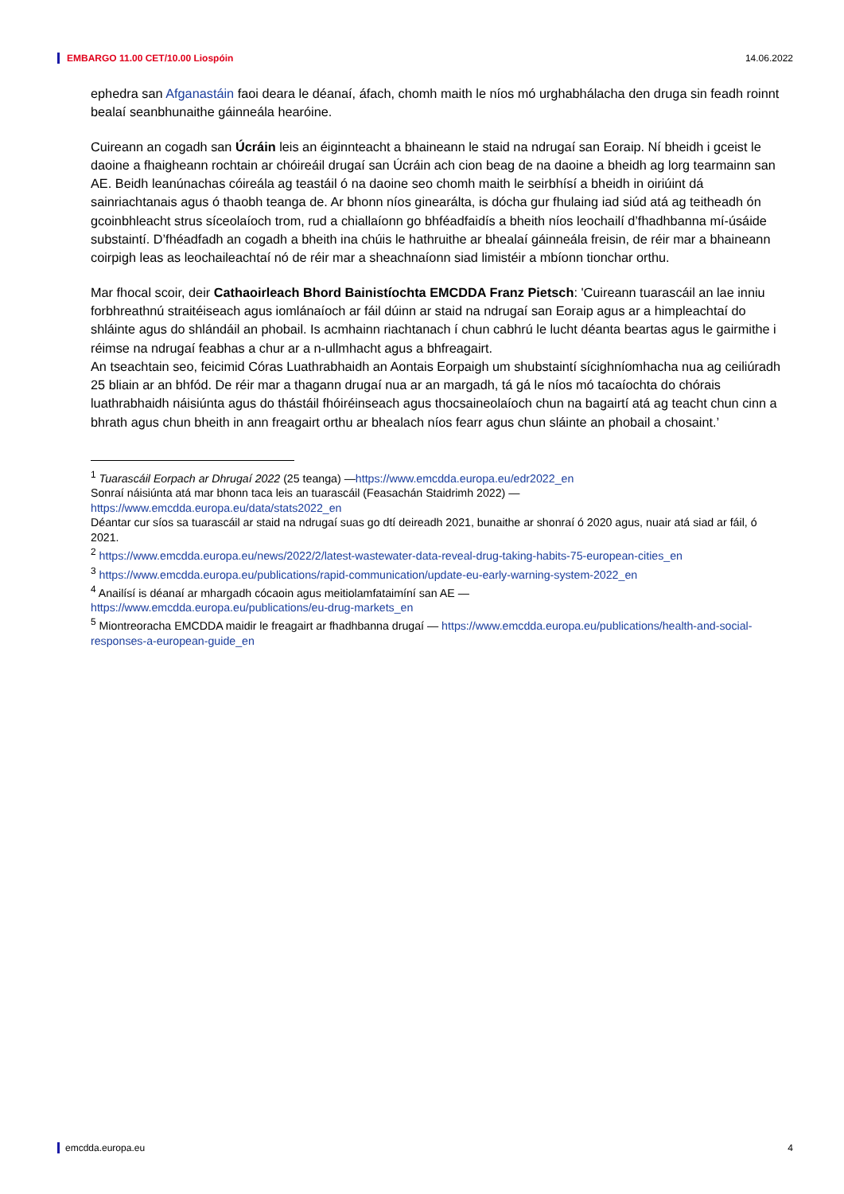EMBARGO 11.00 CET/10.00 Liospóin 14.06.2022
ephedra san Afganastáin faoi deara le déanaí, áfach, chomh maith le níos mó urghabhálacha den druga sin feadh roinnt bealaí seanbhunaithe gáinneála hearóine.
Cuireann an cogadh san Úcráin leis an éiginnteacht a bhaineann le staid na ndrugaí san Eoraip. Ní bheidh i gceist le daoine a fhaigheann rochtain ar chóireáil drugaí san Úcráin ach cion beag de na daoine a bheidh ag lorg tearmainn san AE. Beidh leanúnachas cóireála ag teastáil ó na daoine seo chomh maith le seirbhísí a bheidh in oiriúint dá sainriachtanais agus ó thaobh teanga de. Ar bhonn níos ginearálta, is dócha gur fhulaing iad siúd atá ag teitheadh ón gcoinbhleacht strus síceolaíoch trom, rud a chiallaíonn go bhféadfaidís a bheith níos leochailí d’fhadhbanna mí-úsáide substaintí. D’fhéadfadh an cogadh a bheith ina chúis le hathruithe ar bhealaí gáinneála freisin, de réir mar a bhaineann coirpigh leas as leochaileachtaí nó de réir mar a sheachnaíonn siad limistéir a mbíonn tionchar orthu.
Mar fhocal scoir, deir Cathaoirleach Bhord Bainistíochta EMCDDA Franz Pietsch: 'Cuireann tuarascáil an lae inniu forbhreathnú straitéiseach agus iomlánaíoch ar fáil dúinn ar staid na ndrugaí san Eoraip agus ar a himpleachtaí do shláinte agus do shlándáil an phobail. Is acmhainn riachtanach í chun cabhrú le lucht déanta beartas agus le gairmithe i réimse na ndrugaí feabhas a chur ar a n-ullmhacht agus a bhfreagairt.
An tseachtain seo, feicimid Córas Luathrabhaidh an Aontais Eorpaigh um shubstaintí sícighníomhacha nua ag ceiliúradh 25 bliain ar an bhfód. De réir mar a thagann drugaí nua ar an margadh, tá gá le níos mó tacaíochta do chórais luathrabhaidh náisiúnta agus do thástáil fhóiréinseach agus thocsaineolaíoch chun na bagairtí atá ag teacht chun cinn a bhrath agus chun bheith in ann freagairt orthu ar bhealach níos fearr agus chun sláinte an phobail a chosaint.’
<sup>1</sup> Tuarascáil Eorpach ar Dhrugaí 2022 (25 teanga) —https://www.emcdda.europa.eu/edr2022_en
Sonraí náisiúnta atá mar bhonn taca leis an tuarascáil (Feasachán Staidrimh 2022) —
https://www.emcdda.europa.eu/data/stats2022_en
Déantar cur síos sa tuarascáil ar staid na ndrugaí suas go dtí deireadh 2021, bunaithe ar shonraí ó 2020 agus, nuair atá siad ar fáil, ó 2021.
<sup>2</sup> https://www.emcdda.europa.eu/news/2022/2/latest-wastewater-data-reveal-drug-taking-habits-75-european-cities_en
<sup>3</sup> https://www.emcdda.europa.eu/publications/rapid-communication/update-eu-early-warning-system-2022_en
<sup>4</sup> Anailísí is déanaí ar mhargadh cócaoin agus meitiolamfataimíní san AE —
https://www.emcdda.europa.eu/publications/eu-drug-markets_en
<sup>5</sup> Miontreoracha EMCDDA maidir le freagairt ar fhadhbanna drugaí — https://www.emcdda.europa.eu/publications/health-and-social-responses-a-european-guide_en
emcdda.europa.eu 4